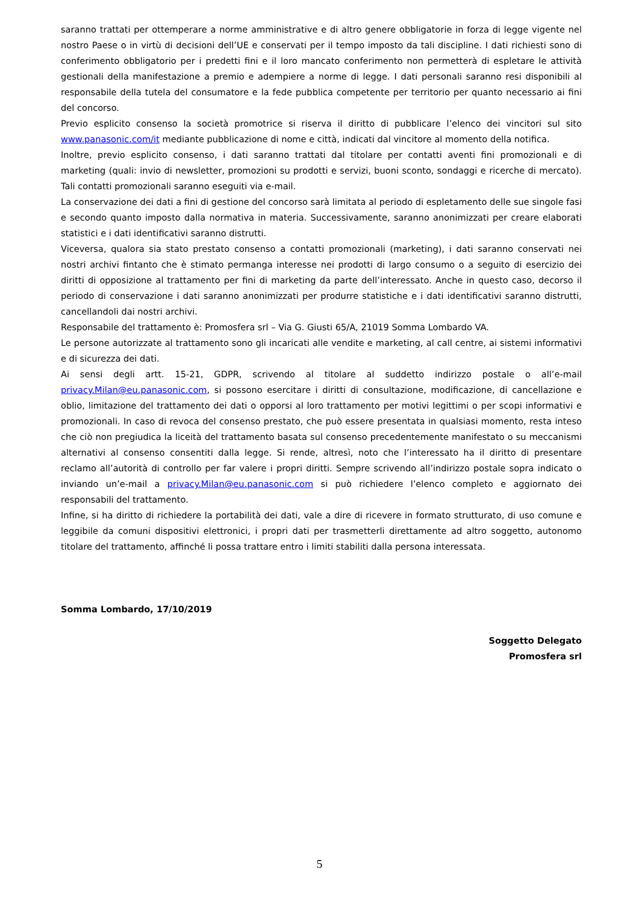saranno trattati per ottemperare a norme amministrative e di altro genere obbligatorie in forza di legge vigente nel nostro Paese o in virtù di decisioni dell’UE e conservati per il tempo imposto da tali discipline. I dati richiesti sono di conferimento obbligatorio per i predetti fini e il loro mancato conferimento non permetterà di espletare le attività gestionali della manifestazione a premio e adempiere a norme di legge. I dati personali saranno resi disponibili al responsabile della tutela del consumatore e la fede pubblica competente per territorio per quanto necessario ai fini del concorso.
Previo esplicito consenso la società promotrice si riserva il diritto di pubblicare l’elenco dei vincitori sul sito www.panasonic.com/it mediante pubblicazione di nome e città, indicati dal vincitore al momento della notifica.
Inoltre, previo esplicito consenso, i dati saranno trattati dal titolare per contatti aventi fini promozionali e di marketing (quali: invio di newsletter, promozioni su prodotti e servizi, buoni sconto, sondaggi e ricerche di mercato). Tali contatti promozionali saranno eseguiti via e-mail.
La conservazione dei dati a fini di gestione del concorso sarà limitata al periodo di espletamento delle sue singole fasi e secondo quanto imposto dalla normativa in materia. Successivamente, saranno anonimizzati per creare elaborati statistici e i dati identificativi saranno distrutti.
Viceversa, qualora sia stato prestato consenso a contatti promozionali (marketing), i dati saranno conservati nei nostri archivi fintanto che è stimato permanga interesse nei prodotti di largo consumo o a seguito di esercizio dei diritti di opposizione al trattamento per fini di marketing da parte dell’interessato. Anche in questo caso, decorso il periodo di conservazione i dati saranno anonimizzati per produrre statistiche e i dati identificativi saranno distrutti, cancellandoli dai nostri archivi.
Responsabile del trattamento è: Promosfera srl – Via G. Giusti 65/A, 21019 Somma Lombardo VA.
Le persone autorizzate al trattamento sono gli incaricati alle vendite e marketing, al call centre, ai sistemi informativi e di sicurezza dei dati.
Ai sensi degli artt. 15-21, GDPR, scrivendo al titolare al suddetto indirizzo postale o all’e-mail privacy.Milan@eu.panasonic.com, si possono esercitare i diritti di consultazione, modificazione, di cancellazione e oblio, limitazione del trattamento dei dati o opporsi al loro trattamento per motivi legittimi o per scopi informativi e promozionali. In caso di revoca del consenso prestato, che può essere presentata in qualsiasi momento, resta inteso che ciò non pregiudica la liceità del trattamento basata sul consenso precedentemente manifestato o su meccanismi alternativi al consenso consentiti dalla legge. Si rende, altresì, noto che l’interessato ha il diritto di presentare reclamo all’autorità di controllo per far valere i propri diritti. Sempre scrivendo all’indirizzo postale sopra indicato o inviando un’e-mail a privacy.Milan@eu.panasonic.com si può richiedere l’elenco completo e aggiornato dei responsabili del trattamento.
Infine, si ha diritto di richiedere la portabilità dei dati, vale a dire di ricevere in formato strutturato, di uso comune e leggibile da comuni dispositivi elettronici, i propri dati per trasmetterli direttamente ad altro soggetto, autonomo titolare del trattamento, affinché li possa trattare entro i limiti stabiliti dalla persona interessata.
Somma Lombardo, 17/10/2019
Soggetto Delegato
Promosfera srl
5